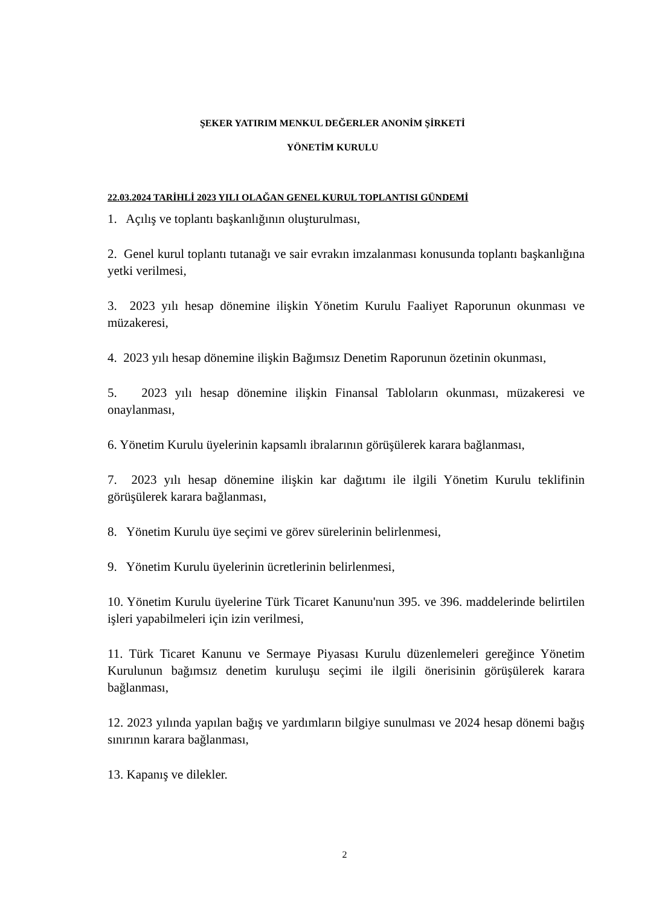ŞEKER YATIRIM MENKUL DEĞERLER ANONİM ŞİRKETİ
YÖNETİM KURULU
22.03.2024 TARİHLİ 2023 YILI OLAĞAN GENEL KURUL TOPLANTISI GÜNDEMİ
1. Açılış ve toplantı başkanlığının oluşturulması,
2. Genel kurul toplantı tutanağı ve sair evrakın imzalanması konusunda toplantı başkanlığına yetki verilmesi,
3. 2023 yılı hesap dönemine ilişkin Yönetim Kurulu Faaliyet Raporunun okunması ve müzakeresi,
4. 2023 yılı hesap dönemine ilişkin Bağımsız Denetim Raporunun özetinin okunması,
5. 2023 yılı hesap dönemine ilişkin Finansal Tabloların okunması, müzakeresi ve onaylanması,
6. Yönetim Kurulu üyelerinin kapsamlı ibralarının görüşülerek karara bağlanması,
7. 2023 yılı hesap dönemine ilişkin kar dağıtımı ile ilgili Yönetim Kurulu teklifinin görüşülerek karara bağlanması,
8. Yönetim Kurulu üye seçimi ve görev sürelerinin belirlenmesi,
9. Yönetim Kurulu üyelerinin ücretlerinin belirlenmesi,
10. Yönetim Kurulu üyelerine Türk Ticaret Kanunu'nun 395. ve 396. maddelerinde belirtilen işleri yapabilmeleri için izin verilmesi,
11. Türk Ticaret Kanunu ve Sermaye Piyasası Kurulu düzenlemeleri gereğince Yönetim Kurulunun bağımsız denetim kuruluşu seçimi ile ilgili önerisinin görüşülerek karara bağlanması,
12. 2023 yılında yapılan bağış ve yardımların bilgiye sunulması ve 2024 hesap dönemi bağış sınırının karara bağlanması,
13. Kapanış ve dilekler.
2